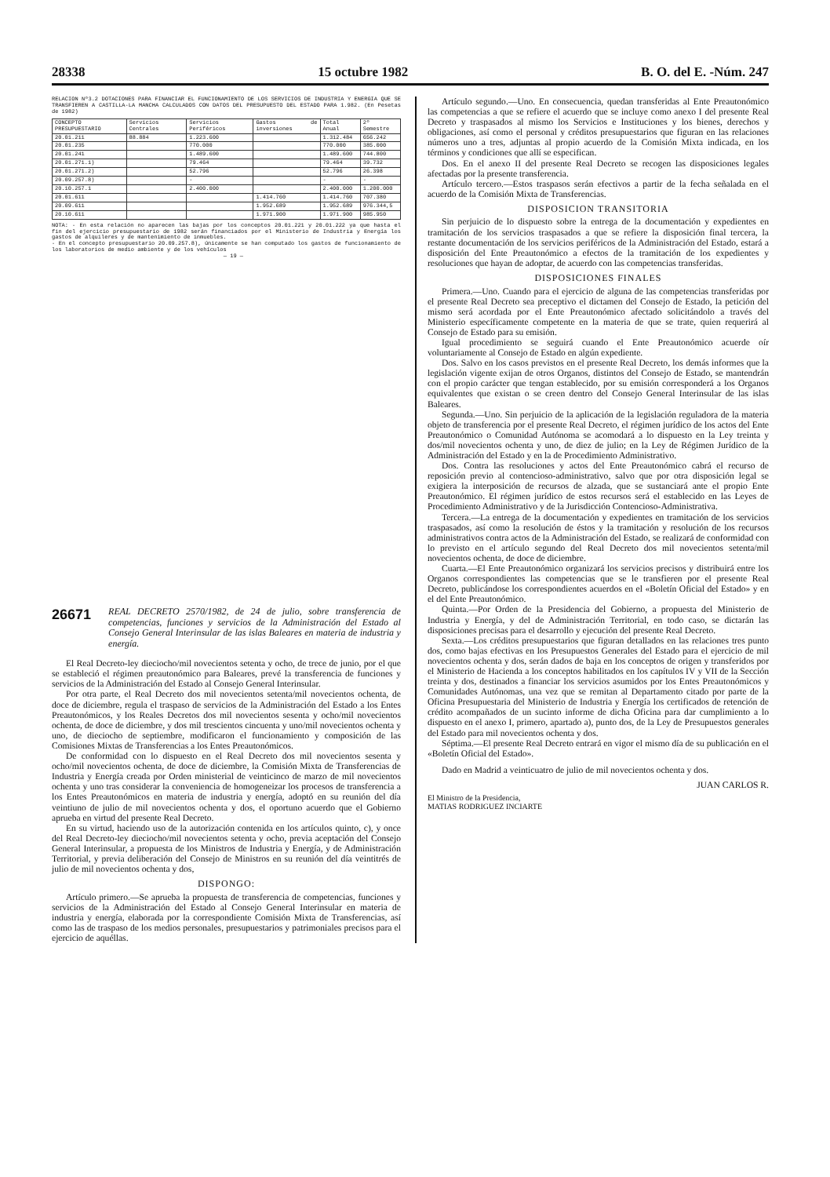28338 15 octubre 1982 B. O. del E. -Núm. 247
RELACION Nº3.2 DOTACIONES PARA FINANCIAR EL FUNCIONAMIENTO DE LOS SERVICIOS DE INDUSTRIA Y ENERGIA QUE SE TRANSFIEREN A CASTILLA-LA MANCHA CALCULADOS CON DATOS DEL PRESUPUESTO DEL ESTADO PARA 1.982. (En Pesetas de 1982)
| CONCEPTO PRESUPUESTARIO | Servicios Centrales | Servicios Periféricos | Gastos de inversiones | Total Anual | 2º Semestre |
| --- | --- | --- | --- | --- | --- |
| 20.01.211 | 88.884 | 1.223.600 | | 1.312.484 | 656.242 |
| 20.01.235 | | 770.000 | | 770.000 | 385.000 |
| 20.01.241 | | 1.489.600 | | 1.489.600 | 744.800 |
| 20.01.271.1) | | 79.464 | | 79.464 | 39.732 |
| 20.01.271.2) | | 52.796 | | 52.796 | 26.398 |
| 20.09.257.8) | | - | | - | - |
| 20.10.257.1 | | 2.400.000 | | 2.400.000 | 1.200.000 |
| 20.01.611 | | | 1.414.760 | 1.414.760 | 707.380 |
| 20.09.611 | | | 1.952.689 | 1.952.689 | 976.344,5 |
| 20.10.611 | | | 1.971.900 | 1.971.900 | 985.950 |
NOTA: - En esta relación no aparecen las bajas por los conceptos 20.01.221 y 20.01.222 ya que hasta el fin del ejercicio presupuestario de 1982 serán financiados por el Ministerio de Industria y Energía los gastos de alquileres y de mantenimiento de inmuebles.
- En el concepto presupuestario 20.09.257.8), únicamente se han computado los gastos de funcionamiento de los laboratorios de medio ambiente y de los vehículos
— 19 —
26671 REAL DECRETO 2570/1982, de 24 de julio, sobre transferencia de competencias, funciones y servicios de la Administración del Estado al Consejo General Interinsular de las islas Baleares en materia de industria y energía.
El Real Decreto-ley dieciocho/mil novecientos setenta y ocho, de trece de junio, por el que se estableció el régimen preautonómico para Baleares, prevé la transferencia de funciones y servicios de la Administración del Estado al Consejo General Interinsular.
Por otra parte, el Real Decreto dos mil novecientos setenta/mil novecientos ochenta, de doce de diciembre, regula el traspaso de servicios de la Administración del Estado a los Entes Preautonómicos, y los Reales Decretos dos mil novecientos sesenta y ocho/mil novecientos ochenta, de doce de diciembre, y dos mil trescientos cincuenta y uno/mil novecientos ochenta y uno, de dieciocho de septiembre, modificaron el funcionamiento y composición de las Comisiones Mixtas de Transferencias a los Entes Preautonómicos.
De conformidad con lo dispuesto en el Real Decreto dos mil novecientos sesenta y ocho/mil novecientos ochenta, de doce de diciembre, la Comisión Mixta de Transferencias de Industria y Energía creada por Orden ministerial de veinticinco de marzo de mil novecientos ochenta y uno tras considerar la conveniencia de homogeneizar los procesos de transferencia a los Entes Preautonómicos en materia de industria y energía, adoptó en su reunión del día veintiuno de julio de mil novecientos ochenta y dos, el oportuno acuerdo que el Gobierno aprueba en virtud del presente Real Decreto.
En su virtud, haciendo uso de la autorización contenida en los artículos quinto, c), y once del Real Decreto-ley dieciocho/mil novecientos setenta y ocho, previa aceptación del Consejo General Interinsular, a propuesta de los Ministros de Industria y Energía, y de Administración Territorial, y previa deliberación del Consejo de Ministros en su reunión del día veintitrés de julio de mil novecientos ochenta y dos,
DISPONGO:
Artículo primero.—Se aprueba la propuesta de transferencia de competencias, funciones y servicios de la Administración del Estado al Consejo General Interinsular en materia de industria y energía, elaborada por la correspondiente Comisión Mixta de Transferencias, así como las de traspaso de los medios personales, presupuestarios y patrimoniales precisos para el ejercicio de aquéllas.
Artículo segundo.—Uno. En consecuencia, quedan transferidas al Ente Preautonómico las competencias a que se refiere el acuerdo que se incluye como anexo I del presente Real Decreto y traspasados al mismo los Servicios e Instituciones y los bienes, derechos y obligaciones, así como el personal y créditos presupuestarios que figuran en las relaciones números uno a tres, adjuntas al propio acuerdo de la Comisión Mixta indicada, en los términos y condiciones que allí se especifican.
Dos. En el anexo II del presente Real Decreto se recogen las disposiciones legales afectadas por la presente transferencia.
Artículo tercero.—Estos traspasos serán efectivos a partir de la fecha señalada en el acuerdo de la Comisión Mixta de Transferencias.
DISPOSICION TRANSITORIA
Sin perjuicio de lo dispuesto sobre la entrega de la documentación y expedientes en tramitación de los servicios traspasados a que se refiere la disposición final tercera, la restante documentación de los servicios periféricos de la Administración del Estado, estará a disposición del Ente Preautonómico a efectos de la tramitación de los expedientes y resoluciones que hayan de adoptar, de acuerdo con las competencias transferidas.
DISPOSICIONES FINALES
Primera.—Uno. Cuando para el ejercicio de alguna de las competencias transferidas por el presente Real Decreto sea preceptivo el dictamen del Consejo de Estado, la petición del mismo será acordada por el Ente Preautonómico afectado solicitándolo a través del Ministerio específicamente competente en la materia de que se trate, quien requerirá al Consejo de Estado para su emisión.
Igual procedimiento se seguirá cuando el Ente Preautonómico acuerde oír voluntariamente al Consejo de Estado en algún expediente.
Dos. Salvo en los casos previstos en el presente Real Decreto, los demás informes que la legislación vigente exijan de otros Organos, distintos del Consejo de Estado, se mantendrán con el propio carácter que tengan establecido, por su emisión corresponderá a los Organos equivalentes que existan o se creen dentro del Consejo General Interinsular de las islas Baleares.
Segunda.—Uno. Sin perjuicio de la aplicación de la legislación reguladora de la materia objeto de transferencia por el presente Real Decreto, el régimen jurídico de los actos del Ente Preautonómico o Comunidad Autónoma se acomodará a lo dispuesto en la Ley treinta y dos/mil novecientos ochenta y uno, de diez de julio; en la Ley de Régimen Jurídico de la Administración del Estado y en la de Procedimiento Administrativo.
Dos. Contra las resoluciones y actos del Ente Preautonómico cabrá el recurso de reposición previo al contencioso-administrativo, salvo que por otra disposición legal se exigiera la interposición de recursos de alzada, que se sustanciará ante el propio Ente Preautonómico. El régimen jurídico de estos recursos será el establecido en las Leyes de Procedimiento Administrativo y de la Jurisdicción Contencioso-Administrativa.
Tercera.—La entrega de la documentación y expedientes en tramitación de los servicios traspasados, así como la resolución de éstos y la tramitación y resolución de los recursos administrativos contra actos de la Administración del Estado, se realizará de conformidad con lo previsto en el artículo segundo del Real Decreto dos mil novecientos setenta/mil novecientos ochenta, de doce de diciembre.
Cuarta.—El Ente Preautonómico organizará los servicios precisos y distribuirá entre los Organos correspondientes las competencias que se le transfieren por el presente Real Decreto, publicándose los correspondientes acuerdos en el «Boletín Oficial del Estado» y en el del Ente Preautonómico.
Quinta.—Por Orden de la Presidencia del Gobierno, a propuesta del Ministerio de Industria y Energía, y del de Administración Territorial, en todo caso, se dictarán las disposiciones precisas para el desarrollo y ejecución del presente Real Decreto.
Sexta.—Los créditos presupuestarios que figuran detallados en las relaciones tres punto dos, como bajas efectivas en los Presupuestos Generales del Estado para el ejercicio de mil novecientos ochenta y dos, serán dados de baja en los conceptos de origen y transferidos por el Ministerio de Hacienda a los conceptos habilitados en los capítulos IV y VII de la Sección treinta y dos, destinados a financiar los servicios asumidos por los Entes Preautonómicos y Comunidades Autónomas, una vez que se remitan al Departamento citado por parte de la Oficina Presupuestaria del Ministerio de Industria y Energía los certificados de retención de crédito acompañados de un sucinto informe de dicha Oficina para dar cumplimiento a lo dispuesto en el anexo I, primero, apartado a), punto dos, de la Ley de Presupuestos generales del Estado para mil novecientos ochenta y dos.
Séptima.—El presente Real Decreto entrará en vigor el mismo día de su publicación en el «Boletín Oficial del Estado».
Dado en Madrid a veinticuatro de julio de mil novecientos ochenta y dos.
JUAN CARLOS R.
El Ministro de la Presidencia,
MATIAS RODRIGUEZ INCIARTE